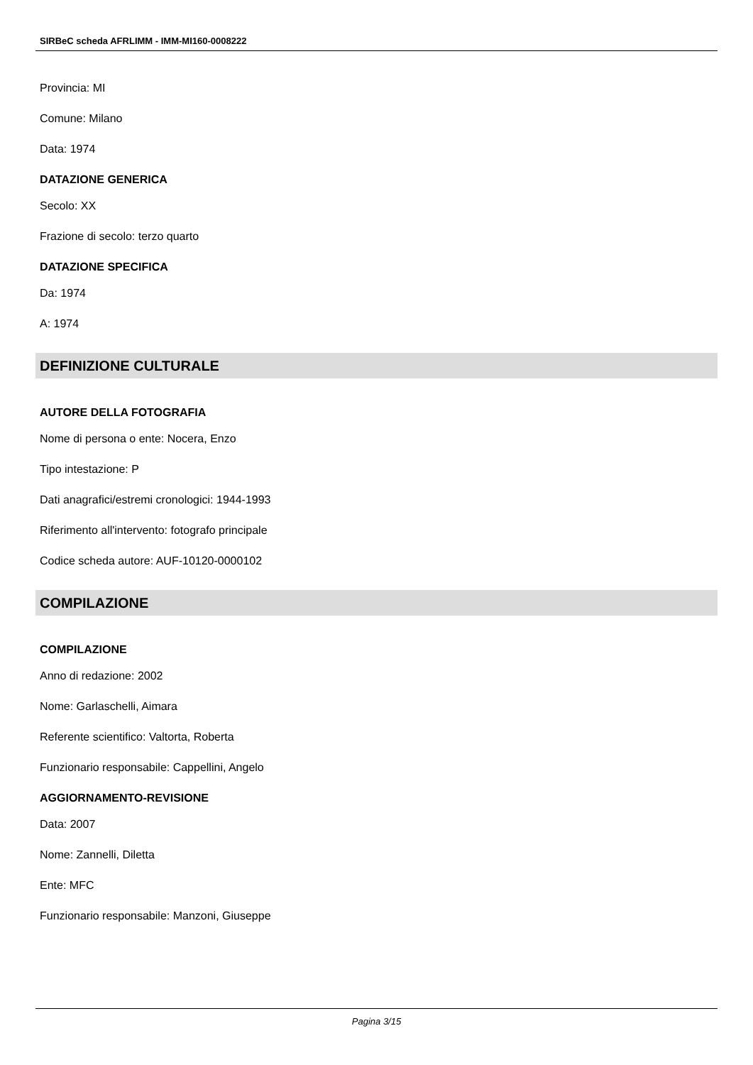SIRBeC scheda AFRLIMM - IMM-MI160-0008222
Provincia: MI
Comune: Milano
Data: 1974
DATAZIONE GENERICA
Secolo: XX
Frazione di secolo: terzo quarto
DATAZIONE SPECIFICA
Da: 1974
A: 1974
DEFINIZIONE CULTURALE
AUTORE DELLA FOTOGRAFIA
Nome di persona o ente: Nocera, Enzo
Tipo intestazione: P
Dati anagrafici/estremi cronologici: 1944-1993
Riferimento all'intervento: fotografo principale
Codice scheda autore: AUF-10120-0000102
COMPILAZIONE
COMPILAZIONE
Anno di redazione: 2002
Nome: Garlaschelli, Aimara
Referente scientifico: Valtorta, Roberta
Funzionario responsabile: Cappellini, Angelo
AGGIORNAMENTO-REVISIONE
Data: 2007
Nome: Zannelli, Diletta
Ente: MFC
Funzionario responsabile: Manzoni, Giuseppe
Pagina 3/15